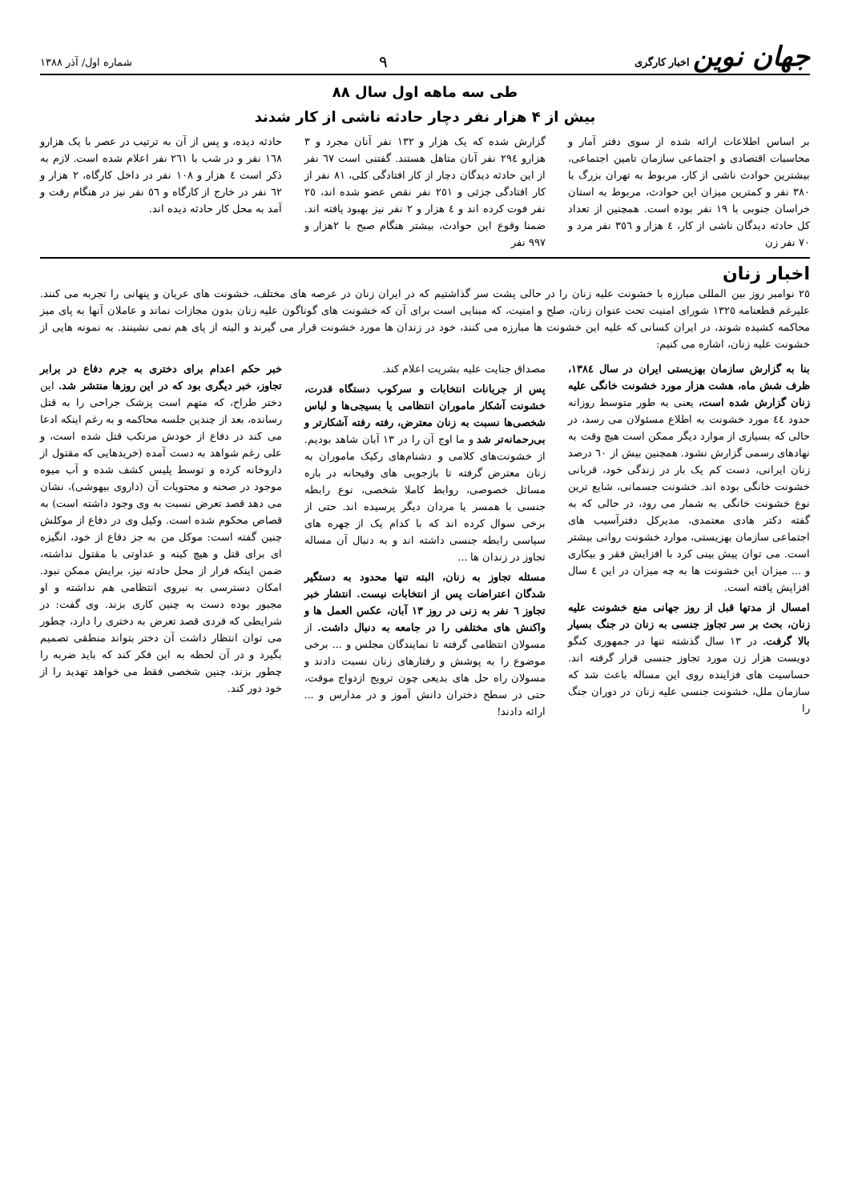جهان نوین اخبار کارگری
۹
شماره اول/ آذر ۱۳۸۸
طی سه ماهه اول سال ۸۸
بیش از ۴ هزار نفر دچار حادثه ناشی از کار شدند
بر اساس اطلاعات ارائه شده از سوی دفتر آمار و محاسبات اقتصادی و اجتماعی سازمان تامین اجتماعی، بیشترین حوادث ناشی از کار، مربوط به تهران بزرگ با ۳۸۰ نفر و کمترین میزان این حوادث، مربوط به استان خراسان جنوبی با ۱۹ نفر بوده است. همچنین از تعداد کل حادثه دیدگان ناشی از کار، ٤ هزار و ۳٥٦ نفر مرد و ۷۰ نفر زن
گزارش شده که یک هزار و ۱۳۲ نفر آنان مجرد و ۳ هزارو ۲۹٤ نفر آنان متاهل هستند. گفتنی است ٦۷ نفر از این حادثه دیدگان دچار از کار افتادگی کلی، ۸۱ نفر از کار افتادگی جزئی و ۲٥۱ نفر نقص عضو شده اند، ۲٥ نفر فوت کرده اند و ٤ هزار و ۲ نفر نیز بهبود یافته اند. ضمنا وقوع این حوادث، بیشتر هنگام صبح با ۲هزار و ۹۹۷ نفر
حادثه دیده، و پس از آن به ترتیب در عصر با یک هزارو ۱٦۸ نفر و در شب با ۲٦۱ نفر اعلام شده است. لازم به ذکر است ٤ هزار و ۱۰۸ نفر در داخل کارگاه، ۲ هزار و ٦۲ نفر در خارج از کارگاه و ٥٦ نفر نیز در هنگام رفت و آمد به محل کار حادثه دیده اند.
اخبار زنان
۲٥ نوامبر روز بین المللی مبارزه با خشونت علیه زنان را در حالی پشت سر گذاشتیم که در ایران زنان در عرصه های مختلف، خشونت های عریان و پنهانی را تجربه می کنند. علیرغم قطعنامه ۱۳۲٥ شورای امنیت تحت عنوان زنان، صلح و امنیت، که مبنایی است برای آن که خشونت های گوناگون علیه زنان بدون مجازات نماند و عاملان آنها به پای میز محاکمه کشیده شوند، در ایران کسانی که علیه این خشونت ها مبارزه می کنند، خود در زندان ها مورد خشونت قرار می گیرند و البته از پای هم نمی نشینند. به نمونه هایی از خشونت علیه زنان، اشاره می کنیم:
بنا به گزارش سازمان بهزیستی ایران در سال ۱۳۸٤، ظرف شش ماه، هشت هزار مورد خشونت خانگی علیه زنان گزارش شده است، یعنی به طور متوسط روزانه حدود ٤٤ مورد خشونت به اطلاع مسئولان می رسد، در حالی که بسیاری از موارد دیگر ممکن است هیچ وقت به نهادهای رسمی گزارش نشود. همچنین بیش از ٦۰ درصد زنان ایرانی، دست کم یک بار در زندگی خود، قربانی خشونت خانگی بوده اند. خشونت جسمانی، شایع ترین نوع خشونت خانگی به شمار می رود، در حالی که به گفته دکتر هادی معتمدی، مدیرکل دفترآسیب های اجتماعی سازمان بهزیستی، موارد خشونت روانی بیشتر است. می توان پیش بینی کرد با افزایش فقر و بیکاری و ... میزان این خشونت ها به چه میزان در این ٤ سال افزایش یافته است.
امسال از مدتها قبل از روز جهانی منع خشونت علیه زنان، بحث بر سر تجاوز جنسی به زنان در جنگ بسیار بالا گرفت. در ۱۳ سال گذشته تنها در جمهوری کنگو دویست هزار زن مورد تجاوز جنسی قرار گرفته اند. حساسیت های فزاینده روی این مساله باعث شد که سازمان ملل، خشونت جنسی علیه زنان در دوران جنگ را
مصداق جنایت علیه بشریت اعلام کند.
پس از جریانات انتخابات و سرکوب دستگاه قدرت، خشونت آشکار ماموران انتظامی یا بسیجی‌ها و لباس شخصی‌ها نسبت به زنان معترض، رفته رفته آشکارتر و بی‌رحمانه‌تر شد و ما اوج آن را در ۱۳ آبان شاهد بودیم. از خشونت‌های کلامی و دشنام‌های رکیک ماموران به زنان معترض گرفته تا بازجویی های وقیحانه در باره مسائل خصوصی، روابط کاملا شخصی، نوع رابطه جنسی با همسر یا مردان دیگر پرسیده اند. حتی از برخی سوال کرده اند که با کدام یک از چهره های سیاسی رابطه جنسی داشته اند و به دنبال آن مساله تجاوز در زندان ها ...
مسئله تجاوز به زنان، البته تنها محدود به دستگیر شدگان اعتراضات پس از انتخابات نیست. انتشار خبر تجاوز ٦ نفر به زنی در روز ۱۳ آبان، عکس العمل ها و واکنش های مختلفی را در جامعه به دنبال داشت. از مسولان انتظامی گرفته تا نمایندگان مجلس و ... برخی موضوع را به پوشش و رفتارهای زنان نسبت دادند و مسولان راه حل های بدیعی چون ترویج ازدواج موقت، حتی در سطح دختران دانش آموز و در مدارس و ... ارائه دادند!
خبر حکم اعدام برای دختری به جرم دفاع در برابر تجاوز، خبر دیگری بود که در این روزها منتشر شد. این دختر طراح، که متهم است پزشک جراحی را به قتل رسانده، بعد از چندین جلسه محاکمه و به رغم اینکه ادعا می کند در دفاع از خودش مرتکب قتل شده است، و علی رغم شواهد به دست آمده (خریدهایی که مقتول از داروخانه کرده و توسط پلیس کشف شده و آب میوه موجود در صحنه و محتویات آن (داروی بیهوشی)، نشان می دهد قصد تعرض نسبت به وی وجود داشته است) به قصاص محکوم شده است. وکیل وی در دفاع از موکلش چنین گفته است: موکل من به جز دفاع از خود، انگیزه ای برای قتل و هیچ کینه و عداوتی با مقتول نداشته، ضمن اینکه فرار از محل حادثه نیز، برایش ممکن نبود. امکان دسترسی به نیروی انتظامی هم نداشته و او مجبور بوده دست به چنین کاری بزند. وی گفت: در شرایطی که فردی قصد تعرض به دختری را دارد، چطور می توان انتظار داشت آن دختر بتواند منطقی تصمیم بگیرد و در آن لحظه به این فکر کند که باید ضربه را چطور بزند، چنین شخصی فقط می خواهد تهدید را از خود دور کند.